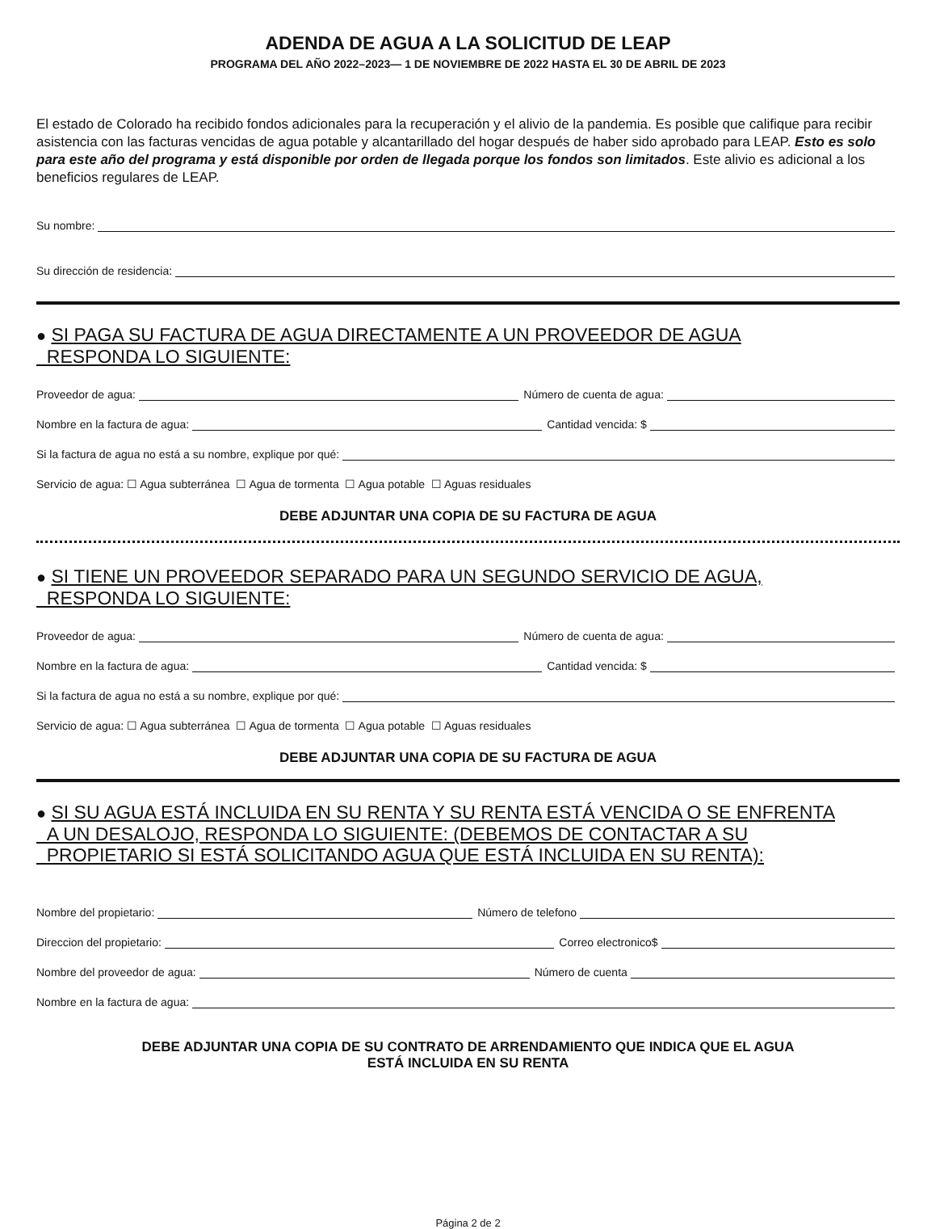ADENDA DE AGUA A LA SOLICITUD DE LEAP
PROGRAMA DEL AÑO 2022–2023— 1 DE NOVIEMBRE DE 2022 HASTA EL 30 DE ABRIL DE 2023
El estado de Colorado ha recibido fondos adicionales para la recuperación y el alivio de la pandemia. Es posible que califique para recibir asistencia con las facturas vencidas de agua potable y alcantarillado del hogar después de haber sido aprobado para LEAP. Esto es solo para este año del programa y está disponible por orden de llegada porque los fondos son limitados. Este alivio es adicional a los beneficios regulares de LEAP.
Su nombre:
Su dirección de residencia:
● SI PAGA SU FACTURA DE AGUA DIRECTAMENTE A UN PROVEEDOR DE AGUA
RESPONDA LO SIGUIENTE:
Proveedor de agua: Número de cuenta de agua:
Nombre en la factura de agua: Cantidad vencida: $
Si la factura de agua no está a su nombre, explique por qué:
Servicio de agua: ☐ Agua subterránea ☐ Agua de tormenta ☐ Agua potable ☐ Aguas residuales
DEBE ADJUNTAR UNA COPIA DE SU FACTURA DE AGUA
● SI TIENE UN PROVEEDOR SEPARADO PARA UN SEGUNDO SERVICIO DE AGUA,
RESPONDA LO SIGUIENTE:
Proveedor de agua: Número de cuenta de agua:
Nombre en la factura de agua: Cantidad vencida: $
Si la factura de agua no está a su nombre, explique por qué:
Servicio de agua: ☐ Agua subterránea ☐ Agua de tormenta ☐ Agua potable ☐ Aguas residuales
DEBE ADJUNTAR UNA COPIA DE SU FACTURA DE AGUA
● SI SU AGUA ESTÁ INCLUIDA EN SU RENTA Y SU RENTA ESTÁ VENCIDA O SE ENFRENTA
A UN DESALOJO, RESPONDA LO SIGUIENTE: (DEBEMOS DE CONTACTAR A SU
PROPIETARIO SI ESTÁ SOLICITANDO AGUA QUE ESTÁ INCLUIDA EN SU RENTA):
Nombre del propietario: Número de telefono
Direccion del propietario: Correo electronico$
Nombre del proveedor de agua: Número de cuenta
Nombre en la factura de agua:
DEBE ADJUNTAR UNA COPIA DE SU CONTRATO DE ARRENDAMIENTO QUE INDICA QUE EL AGUA
ESTÁ INCLUIDA EN SU RENTA
Página 2 de 2